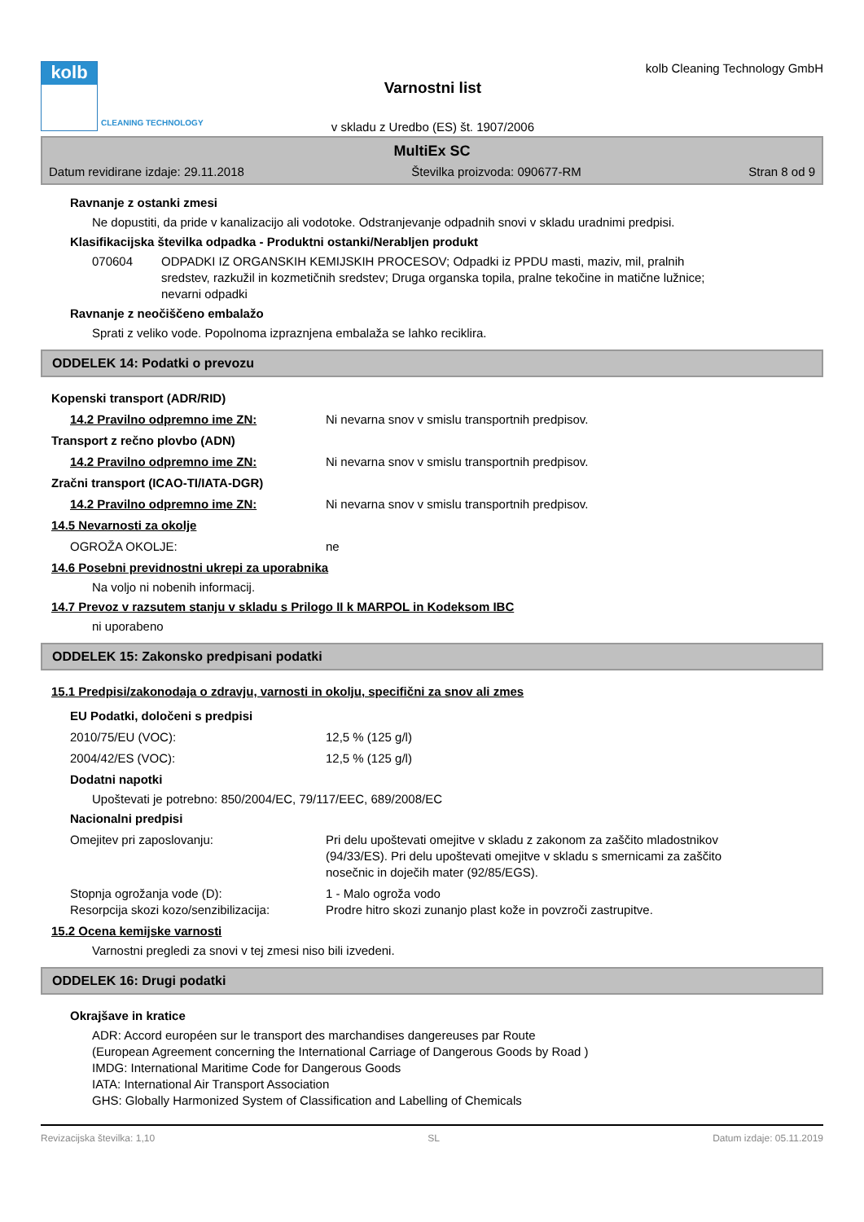kolb
CLEANING TECHNOLOGY
Varnostni list
v skladu z Uredbo (ES) št. 1907/2006
kolb Cleaning Technology GmbH
MultiEx SC
Datum revidirane izdaje: 29.11.2018 Številka proizvoda: 090677-RM Stran 8 od 9
Ravnanje z ostanki zmesi
Ne dopustiti, da pride v kanalizacijo ali vodotoke. Odstranjevanje odpadnih snovi v skladu uradnimi predpisi.
Klasifikacijska številka odpadka - Produktni ostanki/Nerabljen produkt
070604 ODPADKI IZ ORGANSKIH KEMIJSKIH PROCESOV; Odpadki iz PPDU masti, maziv, mil, pralnih sredstev, razkužil in kozmetičnih sredstev; Druga organska topila, pralne tekočine in matične lužnice; nevarni odpadki
Ravnanje z neočiščeno embalažo
Sprati z veliko vode. Popolnoma izpraznjena embalaža se lahko reciklira.
ODDELEK 14: Podatki o prevozu
Kopenski transport (ADR/RID)
14.2 Pravilno odpremno ime ZN: Ni nevarna snov v smislu transportnih predpisov.
Transport z rečno plovbo (ADN)
14.2 Pravilno odpremno ime ZN: Ni nevarna snov v smislu transportnih predpisov.
Zračni transport (ICAO-TI/IATA-DGR)
14.2 Pravilno odpremno ime ZN: Ni nevarna snov v smislu transportnih predpisov.
14.5 Nevarnosti za okolje
OGROŽA OKOLJE: ne
14.6 Posebni previdnostni ukrepi za uporabnika
Na voljo ni nobenih informacij.
14.7 Prevoz v razsutem stanju v skladu s Prilogo II k MARPOL in Kodeksom IBC
ni uporabeno
ODDELEK 15: Zakonsko predpisani podatki
15.1 Predpisi/zakonodaja o zdravju, varnosti in okolju, specifični za snov ali zmes
EU Podatki, določeni s predpisi
2010/75/EU (VOC): 12,5 % (125 g/l)
2004/42/ES (VOC): 12,5 % (125 g/l)
Dodatni napotki
Upoštevati je potrebno: 850/2004/EC, 79/117/EEC, 689/2008/EC
Nacionalni predpisi
Omejitev pri zaposlovanju: Pri delu upoštevati omejitve v skladu z zakonom za zaščito mladostnikov (94/33/ES). Pri delu upoštevati omejitve v skladu s smernicami za zaščito nosečnic in doječih mater (92/85/EGS).
Stopnja ogrožanja vode (D): 1 - Malo ogroža vodo
Resorpcija skozi kozo/senzibilizacija: Prodre hitro skozi zunanjo plast kože in povzroči zastrupitve.
15.2 Ocena kemijske varnosti
Varnostni pregledi za snovi v tej zmesi niso bili izvedeni.
ODDELEK 16: Drugi podatki
Okrajšave in kratice
ADR: Accord européen sur le transport des marchandises dangereuses par Route
(European Agreement concerning the International Carriage of Dangerous Goods by Road )
IMDG: International Maritime Code for Dangerous Goods
IATA: International Air Transport Association
GHS: Globally Harmonized System of Classification and Labelling of Chemicals
Revizacijska številka: 1,10 SL Datum izdaje: 05.11.2019